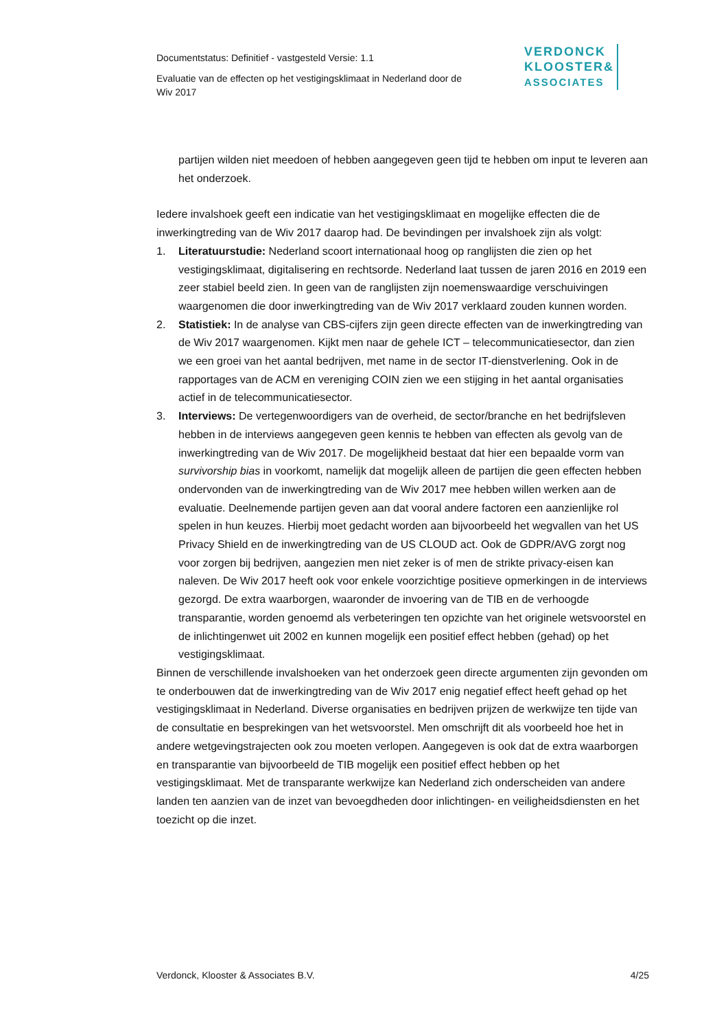Documentstatus: Definitief - vastgesteld Versie: 1.1
Evaluatie van de effecten op het vestigingsklimaat in Nederland door de Wiv 2017
VERDONCK
KLOOSTER&
ASSOCIATES
partijen wilden niet meedoen of hebben aangegeven geen tijd te hebben om input te leveren aan het onderzoek.
Iedere invalshoek geeft een indicatie van het vestigingsklimaat en mogelijke effecten die de inwerkingtreding van de Wiv 2017 daarop had. De bevindingen per invalshoek zijn als volgt:
1. Literatuurstudie: Nederland scoort internationaal hoog op ranglijsten die zien op het vestigingsklimaat, digitalisering en rechtsorde. Nederland laat tussen de jaren 2016 en 2019 een zeer stabiel beeld zien. In geen van de ranglijsten zijn noemenswaardige verschuivingen waargenomen die door inwerkingtreding van de Wiv 2017 verklaard zouden kunnen worden.
2. Statistiek: In de analyse van CBS-cijfers zijn geen directe effecten van de inwerkingtreding van de Wiv 2017 waargenomen. Kijkt men naar de gehele ICT – telecommunicatiesector, dan zien we een groei van het aantal bedrijven, met name in de sector IT-dienstverlening. Ook in de rapportages van de ACM en vereniging COIN zien we een stijging in het aantal organisaties actief in de telecommunicatiesector.
3. Interviews: De vertegenwoordigers van de overheid, de sector/branche en het bedrijfsleven hebben in de interviews aangegeven geen kennis te hebben van effecten als gevolg van de inwerkingtreding van de Wiv 2017. De mogelijkheid bestaat dat hier een bepaalde vorm van survivorship bias in voorkomt, namelijk dat mogelijk alleen de partijen die geen effecten hebben ondervonden van de inwerkingtreding van de Wiv 2017 mee hebben willen werken aan de evaluatie. Deelnemende partijen geven aan dat vooral andere factoren een aanzienlijke rol spelen in hun keuzes. Hierbij moet gedacht worden aan bijvoorbeeld het wegvallen van het US Privacy Shield en de inwerkingtreding van de US CLOUD act. Ook de GDPR/AVG zorgt nog voor zorgen bij bedrijven, aangezien men niet zeker is of men de strikte privacy-eisen kan naleven. De Wiv 2017 heeft ook voor enkele voorzichtige positieve opmerkingen in de interviews gezorgd. De extra waarborgen, waaronder de invoering van de TIB en de verhoogde transparantie, worden genoemd als verbeteringen ten opzichte van het originele wetsvoorstel en de inlichtingenwet uit 2002 en kunnen mogelijk een positief effect hebben (gehad) op het vestigingsklimaat.
Binnen de verschillende invalshoeken van het onderzoek geen directe argumenten zijn gevonden om te onderbouwen dat de inwerkingtreding van de Wiv 2017 enig negatief effect heeft gehad op het vestigingsklimaat in Nederland. Diverse organisaties en bedrijven prijzen de werkwijze ten tijde van de consultatie en besprekingen van het wetsvoorstel. Men omschrijft dit als voorbeeld hoe het in andere wetgevingstrajecten ook zou moeten verlopen. Aangegeven is ook dat de extra waarborgen en transparantie van bijvoorbeeld de TIB mogelijk een positief effect hebben op het vestigingsklimaat. Met de transparante werkwijze kan Nederland zich onderscheiden van andere landen ten aanzien van de inzet van bevoegdheden door inlichtingen- en veiligheidsdiensten en het toezicht op die inzet.
Verdonck, Klooster & Associates B.V. 4/25